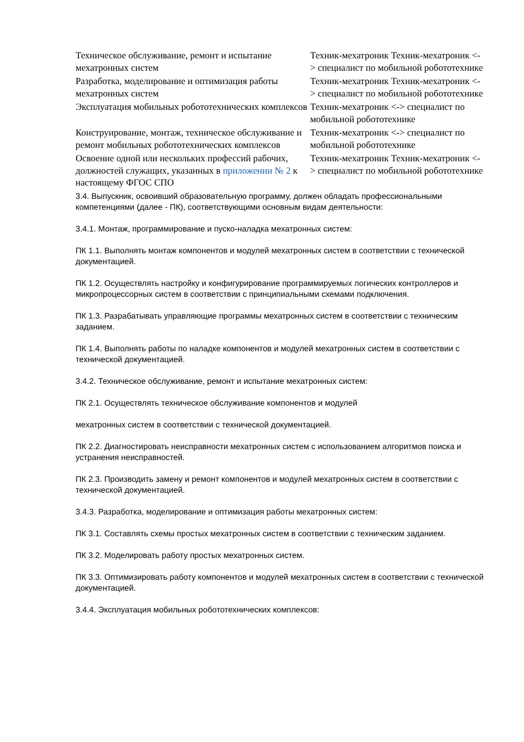| Техническое обслуживание, ремонт и испытание мехатронных систем | Техник-мехатроник Техник-мехатроник <-> специалист по мобильной робототехнике |
| Разработка, моделирование и оптимизация работы мехатронных систем | Техник-мехатроник Техник-мехатроник <-> специалист по мобильной робототехнике |
| Эксплуатация мобильных робототехнических комплексов | Техник-мехатроник <-> специалист по мобильной робототехнике |
| Конструирование, монтаж, техническое обслуживание и ремонт мобильных робототехнических комплексов | Техник-мехатроник <-> специалист по мобильной робототехнике |
| Освоение одной или нескольких профессий рабочих, должностей служащих, указанных в приложении № 2 к настоящему ФГОС СПО | Техник-мехатроник Техник-мехатроник <-> специалист по мобильной робототехнике |
3.4. Выпускник, освоивший образовательную программу, должен обладать профессиональными компетенциями (далее - ПК), соответствующими основным видам деятельности:
3.4.1. Монтаж, программирование и пуско-наладка мехатронных систем:
ПК 1.1. Выполнять монтаж компонентов и модулей мехатронных систем в соответствии с технической документацией.
ПК 1.2. Осуществлять настройку и конфигурирование программируемых логических контроллеров и микропроцессорных систем в соответствии с принципиальными схемами подключения.
ПК 1.3. Разрабатывать управляющие программы мехатронных систем в соответствии с техническим заданием.
ПК 1.4. Выполнять работы по наладке компонентов и модулей мехатронных систем в соответствии с технической документацией.
3.4.2. Техническое обслуживание, ремонт и испытание мехатронных систем:
ПК 2.1. Осуществлять техническое обслуживание компонентов и модулей
мехатронных систем в соответствии с технической документацией.
ПК 2.2. Диагностировать неисправности мехатронных систем с использованием алгоритмов поиска и устранения неисправностей.
ПК 2.3. Производить замену и ремонт компонентов и модулей мехатронных систем в соответствии с технической документацией.
3.4.3. Разработка, моделирование и оптимизация работы мехатронных систем:
ПК 3.1. Составлять схемы простых мехатронных систем в соответствии с техническим заданием.
ПК 3.2. Моделировать работу простых мехатронных систем.
ПК 3.3. Оптимизировать работу компонентов и модулей мехатронных систем в соответствии с технической документацией.
3.4.4. Эксплуатация мобильных робототехнических комплексов: